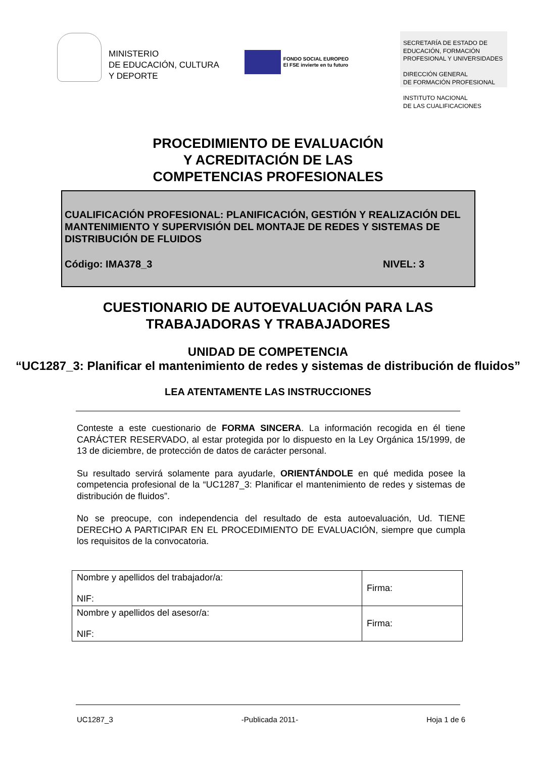MINISTERIO
DE EDUCACIÓN, CULTURA
Y DEPORTE
FONDO SOCIAL EUROPEO
El FSE invierte en tu futuro
SECRETARÍA DE ESTADO DE EDUCACIÓN, FORMACIÓN PROFESIONAL Y UNIVERSIDADES
DIRECCIÓN GENERAL
DE FORMACIÓN PROFESIONAL
INSTITUTO NACIONAL
DE LAS CUALIFICACIONES
PROCEDIMIENTO DE EVALUACIÓN
Y ACREDITACIÓN DE LAS
COMPETENCIAS PROFESIONALES
CUALIFICACIÓN PROFESIONAL: PLANIFICACIÓN, GESTIÓN Y REALIZACIÓN DEL MANTENIMIENTO Y SUPERVISIÓN DEL MONTAJE DE REDES Y SISTEMAS DE DISTRIBUCIÓN DE FLUIDOS
Código: IMA378_3 NIVEL: 3
CUESTIONARIO DE AUTOEVALUACIÓN PARA LAS
TRABAJADORAS Y TRABAJADORES
UNIDAD DE COMPETENCIA
“UC1287_3: Planificar el mantenimiento de redes y sistemas de distribución de fluidos”
LEA ATENTAMENTE LAS INSTRUCCIONES
Conteste a este cuestionario de FORMA SINCERA. La información recogida en él tiene CARÁCTER RESERVADO, al estar protegida por lo dispuesto en la Ley Orgánica 15/1999, de 13 de diciembre, de protección de datos de carácter personal.
Su resultado servirá solamente para ayudarle, ORIENTÁNDOLE en qué medida posee la competencia profesional de la “UC1287_3: Planificar el mantenimiento de redes y sistemas de distribución de fluidos”.
No se preocupe, con independencia del resultado de esta autoevaluación, Ud. TIENE DERECHO A PARTICIPAR EN EL PROCEDIMIENTO DE EVALUACIÓN, siempre que cumpla los requisitos de la convocatoria.
| Nombre y apellidos del trabajador/a: NIF: | Firma: |
| Nombre y apellidos del asesor/a: NIF: | Firma: |
UC1287_3 -Publicada 2011- Hoja 1 de 6